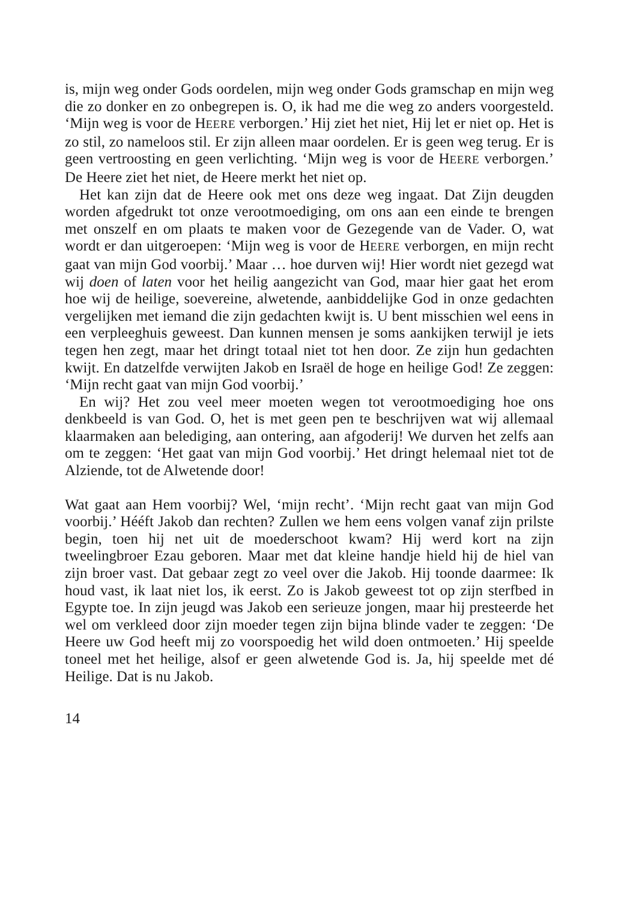is, mijn weg onder Gods oordelen, mijn weg onder Gods gramschap en mijn weg die zo donker en zo onbegrepen is. O, ik had me die weg zo anders voorgesteld. ‘Mijn weg is voor de HEERE verborgen.’ Hij ziet het niet, Hij let er niet op. Het is zo stil, zo nameloos stil. Er zijn alleen maar oordelen. Er is geen weg terug. Er is geen vertroosting en geen verlichting. ‘Mijn weg is voor de HEERE verborgen.’ De Heere ziet het niet, de Heere merkt het niet op.
Het kan zijn dat de Heere ook met ons deze weg ingaat. Dat Zijn deugden worden afgedrukt tot onze verootmoediging, om ons aan een einde te brengen met onszelf en om plaats te maken voor de Gezegende van de Vader. O, wat wordt er dan uitgeroepen: ‘Mijn weg is voor de HEERE verborgen, en mijn recht gaat van mijn God voorbij.’ Maar … hoe durven wij! Hier wordt niet gezegd wat wij doen of laten voor het heilig aangezicht van God, maar hier gaat het erom hoe wij de heilige, soevereine, alwetende, aanbiddelijke God in onze gedachten vergelijken met iemand die zijn gedachten kwijt is. U bent misschien wel eens in een verpleeghuis geweest. Dan kunnen mensen je soms aankijken terwijl je iets tegen hen zegt, maar het dringt totaal niet tot hen door. Ze zijn hun gedachten kwijt. En datzelfde verwijten Jakob en Israël de hoge en heilige God! Ze zeggen: ‘Mijn recht gaat van mijn God voorbij.’
En wij? Het zou veel meer moeten wegen tot verootmoediging hoe ons denkbeeld is van God. O, het is met geen pen te beschrijven wat wij allemaal klaarmaken aan belediging, aan ontering, aan afgoderij! We durven het zelfs aan om te zeggen: ‘Het gaat van mijn God voorbij.’ Het dringt helemaal niet tot de Alziende, tot de Alwetende door!
Wat gaat aan Hem voorbij? Wel, ‘mijn recht’. ‘Mijn recht gaat van mijn God voorbij.’ Hééft Jakob dan rechten? Zullen we hem eens volgen vanaf zijn prilste begin, toen hij net uit de moederschoot kwam? Hij werd kort na zijn tweelingbroer Ezau geboren. Maar met dat kleine handje hield hij de hiel van zijn broer vast. Dat gebaar zegt zo veel over die Jakob. Hij toonde daarmee: Ik houd vast, ik laat niet los, ik eerst. Zo is Jakob geweest tot op zijn sterfbed in Egypte toe. In zijn jeugd was Jakob een serieuze jongen, maar hij presteerde het wel om verkleed door zijn moeder tegen zijn bijna blinde vader te zeggen: ‘De Heere uw God heeft mij zo voorspoedig het wild doen ontmoeten.’ Hij speelde toneel met het heilige, alsof er geen alwetende God is. Ja, hij speelde met dé Heilige. Dat is nu Jakob.
14